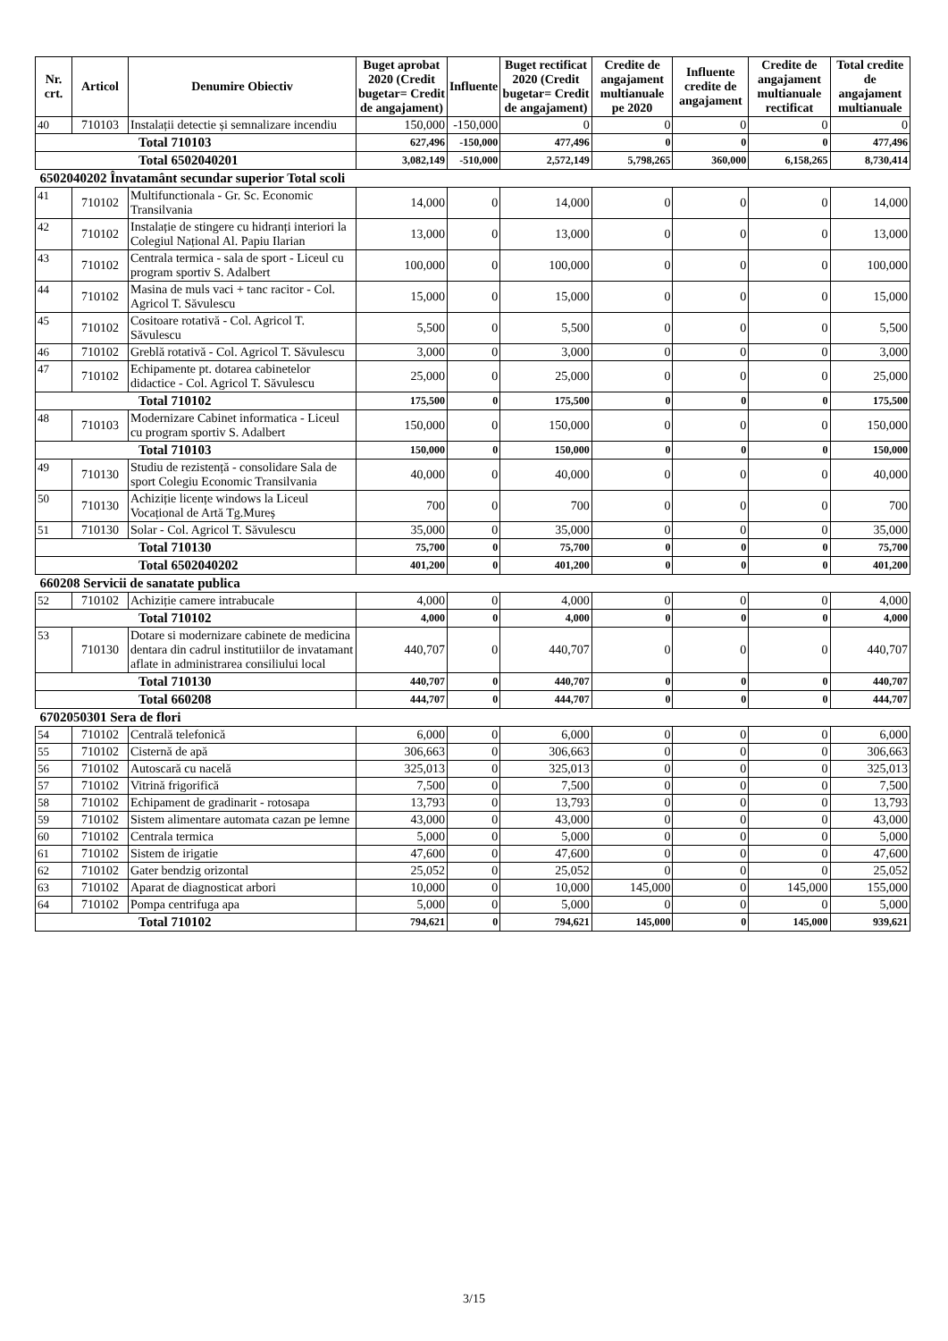| Nr. crt. | Articol | Denumire Obiectiv | Buget aprobat 2020 (Credit bugetar= Credit de angajament) | Influente | Buget rectificat 2020 (Credit bugetar= Credit de angajament) | Credite de angajament multianuale pe 2020 | Influente credite de angajament | Credite de angajament multianuale rectificat | Total credite de angajament multianuale |
| --- | --- | --- | --- | --- | --- | --- | --- | --- | --- |
| 40 | 710103 | Instalații detectie și semnalizare incendiu | 150,000 | -150,000 | 0 | 0 | 0 | 0 | 0 |
| Total 710103 | | | 627,496 | -150,000 | 477,496 | 0 | 0 | 0 | 477,496 |
| Total 6502040201 | | | 3,082,149 | -510,000 | 2,572,149 | 5,798,265 | 360,000 | 6,158,265 | 8,730,414 |
| 6502040202 Învatamânt secundar superior Total scoli | | | | | | | | | |
| 41 | 710102 | Multifunctionala - Gr. Sc. Economic Transilvania | 14,000 | 0 | 14,000 | 0 | 0 | 0 | 14,000 |
| 42 | 710102 | Instalație de stingere cu hidranți interiori la Colegiul Național Al. Papiu Ilarian | 13,000 | 0 | 13,000 | 0 | 0 | 0 | 13,000 |
| 43 | 710102 | Centrala termica - sala de sport - Liceul cu program sportiv S. Adalbert | 100,000 | 0 | 100,000 | 0 | 0 | 0 | 100,000 |
| 44 | 710102 | Masina de muls vaci + tanc racitor - Col. Agricol T. Săvulescu | 15,000 | 0 | 15,000 | 0 | 0 | 0 | 15,000 |
| 45 | 710102 | Cositoare rotativă - Col. Agricol T. Săvulescu | 5,500 | 0 | 5,500 | 0 | 0 | 0 | 5,500 |
| 46 | 710102 | Greblă rotativă - Col. Agricol T. Săvulescu | 3,000 | 0 | 3,000 | 0 | 0 | 0 | 3,000 |
| 47 | 710102 | Echipamente pt. dotarea cabinetelor didactice - Col. Agricol T. Săvulescu | 25,000 | 0 | 25,000 | 0 | 0 | 0 | 25,000 |
| Total 710102 | | | 175,500 | 0 | 175,500 | 0 | 0 | 0 | 175,500 |
| 48 | 710103 | Modernizare Cabinet informatica - Liceul cu program sportiv S. Adalbert | 150,000 | 0 | 150,000 | 0 | 0 | 0 | 150,000 |
| Total 710103 | | | 150,000 | 0 | 150,000 | 0 | 0 | 0 | 150,000 |
| 49 | 710130 | Studiu de rezistență - consolidare Sala de sport Colegiu Economic Transilvania | 40,000 | 0 | 40,000 | 0 | 0 | 0 | 40,000 |
| 50 | 710130 | Achiziție licențe windows la Liceul Vocațional de Artă Tg.Mureș | 700 | 0 | 700 | 0 | 0 | 0 | 700 |
| 51 | 710130 | Solar - Col. Agricol T. Săvulescu | 35,000 | 0 | 35,000 | 0 | 0 | 0 | 35,000 |
| Total 710130 | | | 75,700 | 0 | 75,700 | 0 | 0 | 0 | 75,700 |
| Total 6502040202 | | | 401,200 | 0 | 401,200 | 0 | 0 | 0 | 401,200 |
| 660208 Servicii de sanatate publica | | | | | | | | | |
| 52 | 710102 | Achiziție camere intrabucale | 4,000 | 0 | 4,000 | 0 | 0 | 0 | 4,000 |
| Total 710102 | | | 4,000 | 0 | 4,000 | 0 | 0 | 0 | 4,000 |
| 53 | 710130 | Dotare si modernizare cabinete de medicina dentara din cadrul institutiilor de invatamant aflate in administrarea consiliului local | 440,707 | 0 | 440,707 | 0 | 0 | 0 | 440,707 |
| Total 710130 | | | 440,707 | 0 | 440,707 | 0 | 0 | 0 | 440,707 |
| Total 660208 | | | 444,707 | 0 | 444,707 | 0 | 0 | 0 | 444,707 |
| 6702050301 Sera de flori | | | | | | | | | |
| 54 | 710102 | Centrală telefonică | 6,000 | 0 | 6,000 | 0 | 0 | 0 | 6,000 |
| 55 | 710102 | Cisternă de apă | 306,663 | 0 | 306,663 | 0 | 0 | 0 | 306,663 |
| 56 | 710102 | Autoscară cu nacelă | 325,013 | 0 | 325,013 | 0 | 0 | 0 | 325,013 |
| 57 | 710102 | Vitrină frigorifică | 7,500 | 0 | 7,500 | 0 | 0 | 0 | 7,500 |
| 58 | 710102 | Echipament de gradinarit - rotosapa | 13,793 | 0 | 13,793 | 0 | 0 | 0 | 13,793 |
| 59 | 710102 | Sistem alimentare automata cazan pe lemne | 43,000 | 0 | 43,000 | 0 | 0 | 0 | 43,000 |
| 60 | 710102 | Centrala termica | 5,000 | 0 | 5,000 | 0 | 0 | 0 | 5,000 |
| 61 | 710102 | Sistem de irigatie | 47,600 | 0 | 47,600 | 0 | 0 | 0 | 47,600 |
| 62 | 710102 | Gater bendzig orizontal | 25,052 | 0 | 25,052 | 0 | 0 | 0 | 25,052 |
| 63 | 710102 | Aparat de diagnosticat arbori | 10,000 | 0 | 10,000 | 145,000 | 0 | 145,000 | 155,000 |
| 64 | 710102 | Pompa centrifuga apa | 5,000 | 0 | 5,000 | 0 | 0 | 0 | 5,000 |
| Total 710102 | | | 794,621 | 0 | 794,621 | 145,000 | 0 | 145,000 | 939,621 |
3/15